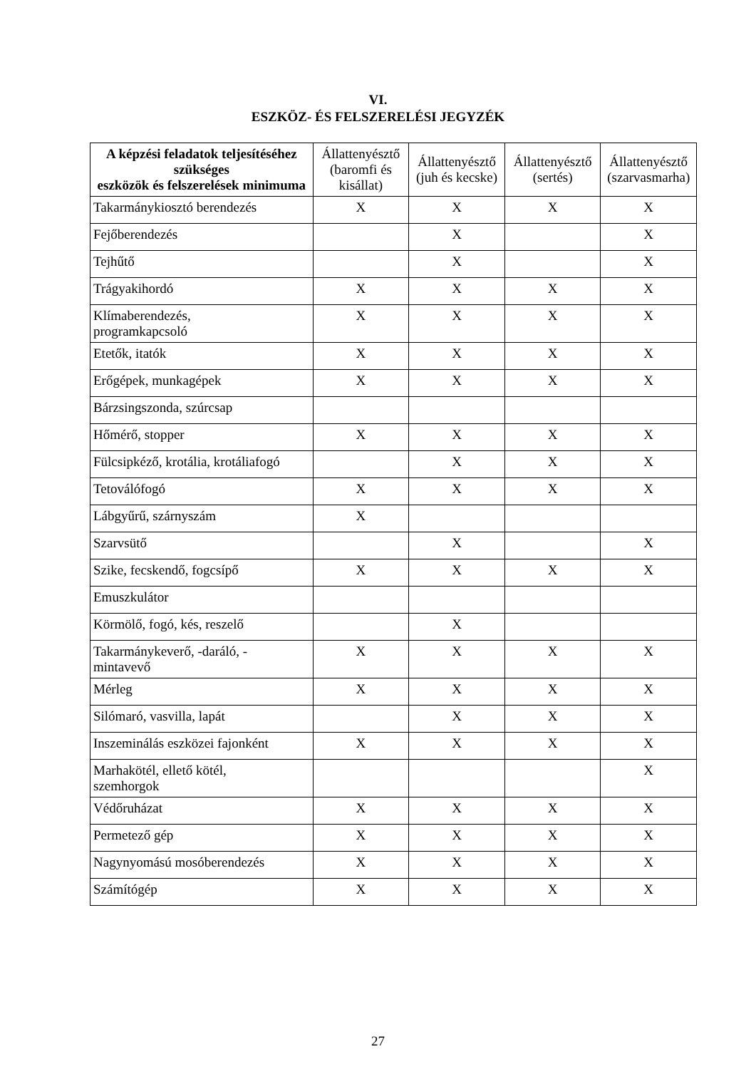VI.
ESZKÖZ- ÉS FELSZERELÉSI JEGYZÉK
| A képzési feladatok teljesítéséhez szükséges eszközök és felszerelések minimuma | Állattenyésztő (baromfi és kisállat) | Állattenyésztő (juh és kecske) | Állattenyésztő (sertés) | Állattenyésztő (szarvasmarha) |
| --- | --- | --- | --- | --- |
| Takarmánykiosztó berendezés | X | X | X | X |
| Fejőberendezés | | X | | X |
| Tejhűtő | | X | | X |
| Trágyakihordó | X | X | X | X |
| Klímaberendezés, programkapcsoló | X | X | X | X |
| Etetők, itatók | X | X | X | X |
| Erőgépek, munkagépek | X | X | X | X |
| Bárzsingszonda, szúrcsap | | | | |
| Hőmérő, stopper | X | X | X | X |
| Fülcsipkéző, krotália, krotáliafogó | | X | X | X |
| Tetoválófogó | X | X | X | X |
| Lábgyűrű, szárnyszám | X | | | |
| Szarvsütő | | X | | X |
| Szike, fecskendő, fogcsípő | X | X | X | X |
| Emuszkulátor | | | | |
| Körmölő, fogó, kés, reszelő | | X | | |
| Takarmánykeverő, -daráló, - mintavevő | X | X | X | X |
| Mérleg | X | X | X | X |
| Silómaró, vasvilla, lapát | | X | X | X |
| Inszeminálás eszközei fajonként | X | X | X | X |
| Marhakötél, ellető kötél, szemhorgok | | | | X |
| Védőruházat | X | X | X | X |
| Permetező gép | X | X | X | X |
| Nagynyomású mosóberendezés | X | X | X | X |
| Számítógép | X | X | X | X |
27